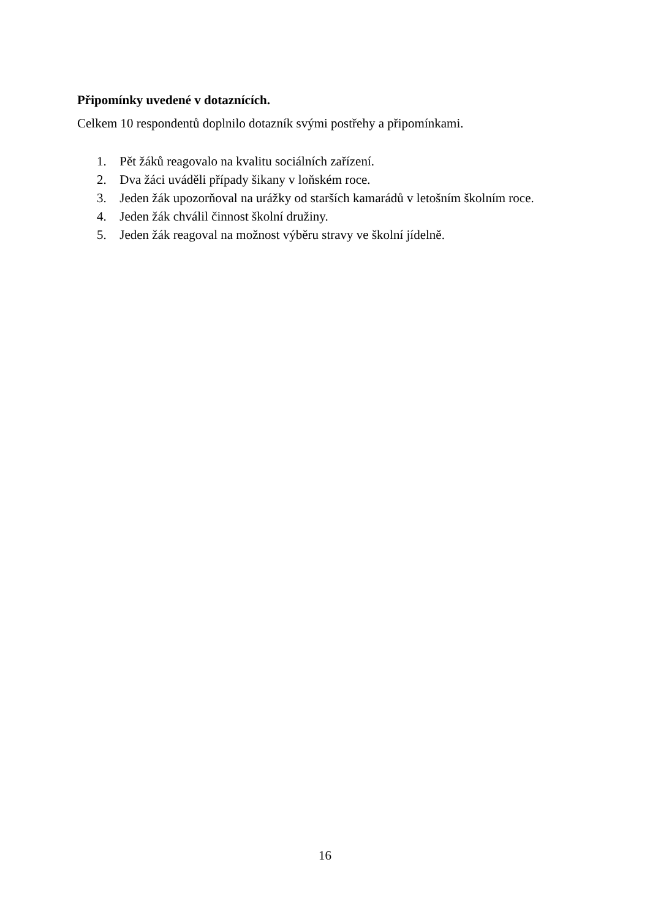Připomínky uvedené v dotaznících.
Celkem 10 respondentů doplnilo dotazník svými postřehy a připomínkami.
1. Pět žáků reagovalo na kvalitu sociálních zařízení.
2. Dva žáci uváděli případy šikany v loňském roce.
3. Jeden žák upozorňoval na urážky od starších kamarádů v letošním školním roce.
4. Jeden žák chválil činnost školní družiny.
5. Jeden žák reagoval na možnost výběru stravy ve školní jídelně.
16